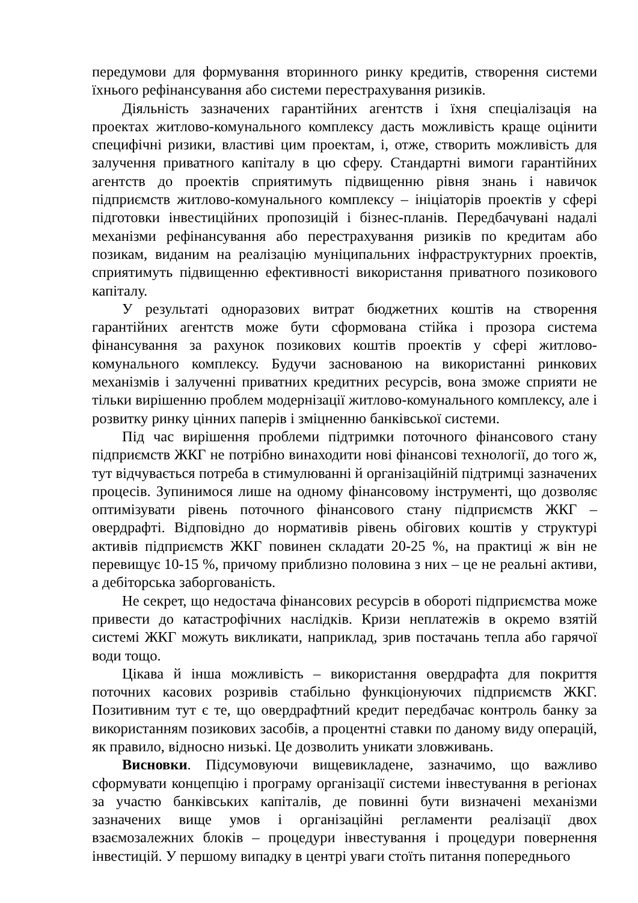передумови для формування вторинного ринку кредитів, створення системи їхнього рефінансування або системи перестрахування ризиків.
Діяльність зазначених гарантійних агентств і їхня спеціалізація на проектах житлово-комунального комплексу дасть можливість краще оцінити специфічні ризики, властиві цим проектам, і, отже, створить можливість для залучення приватного капіталу в цю сферу. Стандартні вимоги гарантійних агентств до проектів сприятимуть підвищенню рівня знань і навичок підприємств житлово-комунального комплексу – ініціаторів проектів у сфері підготовки інвестиційних пропозицій і бізнес-планів. Передбачувані надалі механізми рефінансування або перестрахування ризиків по кредитам або позикам, виданим на реалізацію муніципальних інфраструктурних проектів, сприятимуть підвищенню ефективності використання приватного позикового капіталу.
У результаті одноразових витрат бюджетних коштів на створення гарантійних агентств може бути сформована стійка і прозора система фінансування за рахунок позикових коштів проектів у сфері житлово-комунального комплексу. Будучи заснованою на використанні ринкових механізмів і залученні приватних кредитних ресурсів, вона зможе сприяти не тільки вирішенню проблем модернізації житлово-комунального комплексу, але і розвитку ринку цінних паперів і зміцненню банківської системи.
Під час вирішення проблеми підтримки поточного фінансового стану підприємств ЖКГ не потрібно винаходити нові фінансові технології, до того ж, тут відчувається потреба в стимулюванні й організаційній підтримці зазначених процесів. Зупинимося лише на одному фінансовому інструменті, що дозволяє оптимізувати рівень поточного фінансового стану підприємств ЖКГ – овердрафті. Відповідно до нормативів рівень обігових коштів у структурі активів підприємств ЖКГ повинен складати 20-25 %, на практиці ж він не перевищує 10-15 %, причому приблизно половина з них – це не реальні активи, а дебіторська заборгованість.
Не секрет, що недостача фінансових ресурсів в обороті підприємства може привести до катастрофічних наслідків. Кризи неплатежів в окремо взятій системі ЖКГ можуть викликати, наприклад, зрив постачань тепла або гарячої води тощо.
Цікава й інша можливість – використання овердрафта для покриття поточних касових розривів стабільно функціонуючих підприємств ЖКГ. Позитивним тут є те, що овердрафтний кредит передбачає контроль банку за використанням позикових засобів, а процентні ставки по даному виду операцій, як правило, відносно низькі. Це дозволить уникати зловживань.
Висновки. Підсумовуючи вищевикладене, зазначимо, що важливо сформувати концепцію і програму організації системи інвестування в регіонах за участю банківських капіталів, де повинні бути визначені механізми зазначених вище умов і організаційні регламенти реалізації двох взаємозалежних блоків – процедури інвестування і процедури повернення інвестицій. У першому випадку в центрі уваги стоїть питання попереднього